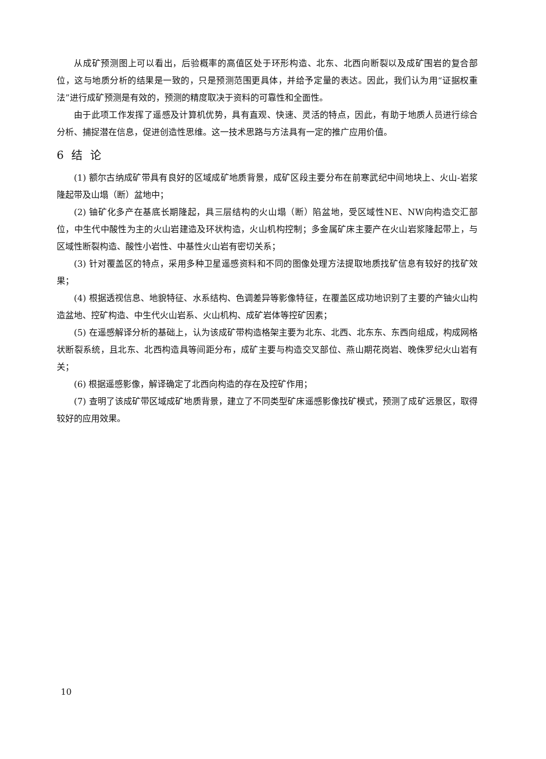从成矿预测图上可以看出，后验概率的高值区处于环形构造、北东、北西向断裂以及成矿围岩的复合部位，这与地质分析的结果是一致的，只是预测范围更具体，并给予定量的表达。因此，我们认为用“证据权重法”进行成矿预测是有效的，预测的精度取决于资料的可靠性和全面性。
由于此项工作发挥了遥感及计算机优势，具有直观、快速、灵活的特点，因此，有助于地质人员进行综合分析、捕捉潜在信息，促进创造性思维。这一技术思路与方法具有一定的推广应用价值。
6 结 论
(1) 额尔古纳成矿带具有良好的区域成矿地质背景，成矿区段主要分布在前寒武纪中间地块上、火山-岩浆隆起带及山塌（断）盆地中；
(2) 铀矿化多产在基底长期隆起，具三层结构的火山塌（断）陷盆地，受区域性NE、NW向构造交汇部位，中生代中酸性为主的火山岩建造及环状构造，火山机构控制；多金属矿床主要产在火山岩浆隆起带上，与区域性断裂构造、酸性小岩性、中基性火山岩有密切关系；
(3) 针对覆盖区的特点，采用多种卫星遥感资料和不同的图像处理方法提取地质找矿信息有较好的找矿效果；
(4) 根据透视信息、地貌特征、水系结构、色调差异等影像特征，在覆盖区成功地识别了主要的产铀火山构造盆地、控矿构造、中生代火山岩系、火山机构、成矿岩体等控矿因素；
(5) 在遥感解译分析的基础上，认为该成矿带构造格架主要为北东、北西、北东东、东西向组成，构成网格状断裂系统，且北东、北西构造具等间距分布，成矿主要与构造交叉部位、燕山期花岗岩、晚侏罗纪火山岩有关；
(6) 根据遥感影像，解译确定了北西向构造的存在及控矿作用；
(7) 查明了该成矿带区域成矿地质背景，建立了不同类型矿床遥感影像找矿模式，预测了成矿远景区，取得较好的应用效果。
10